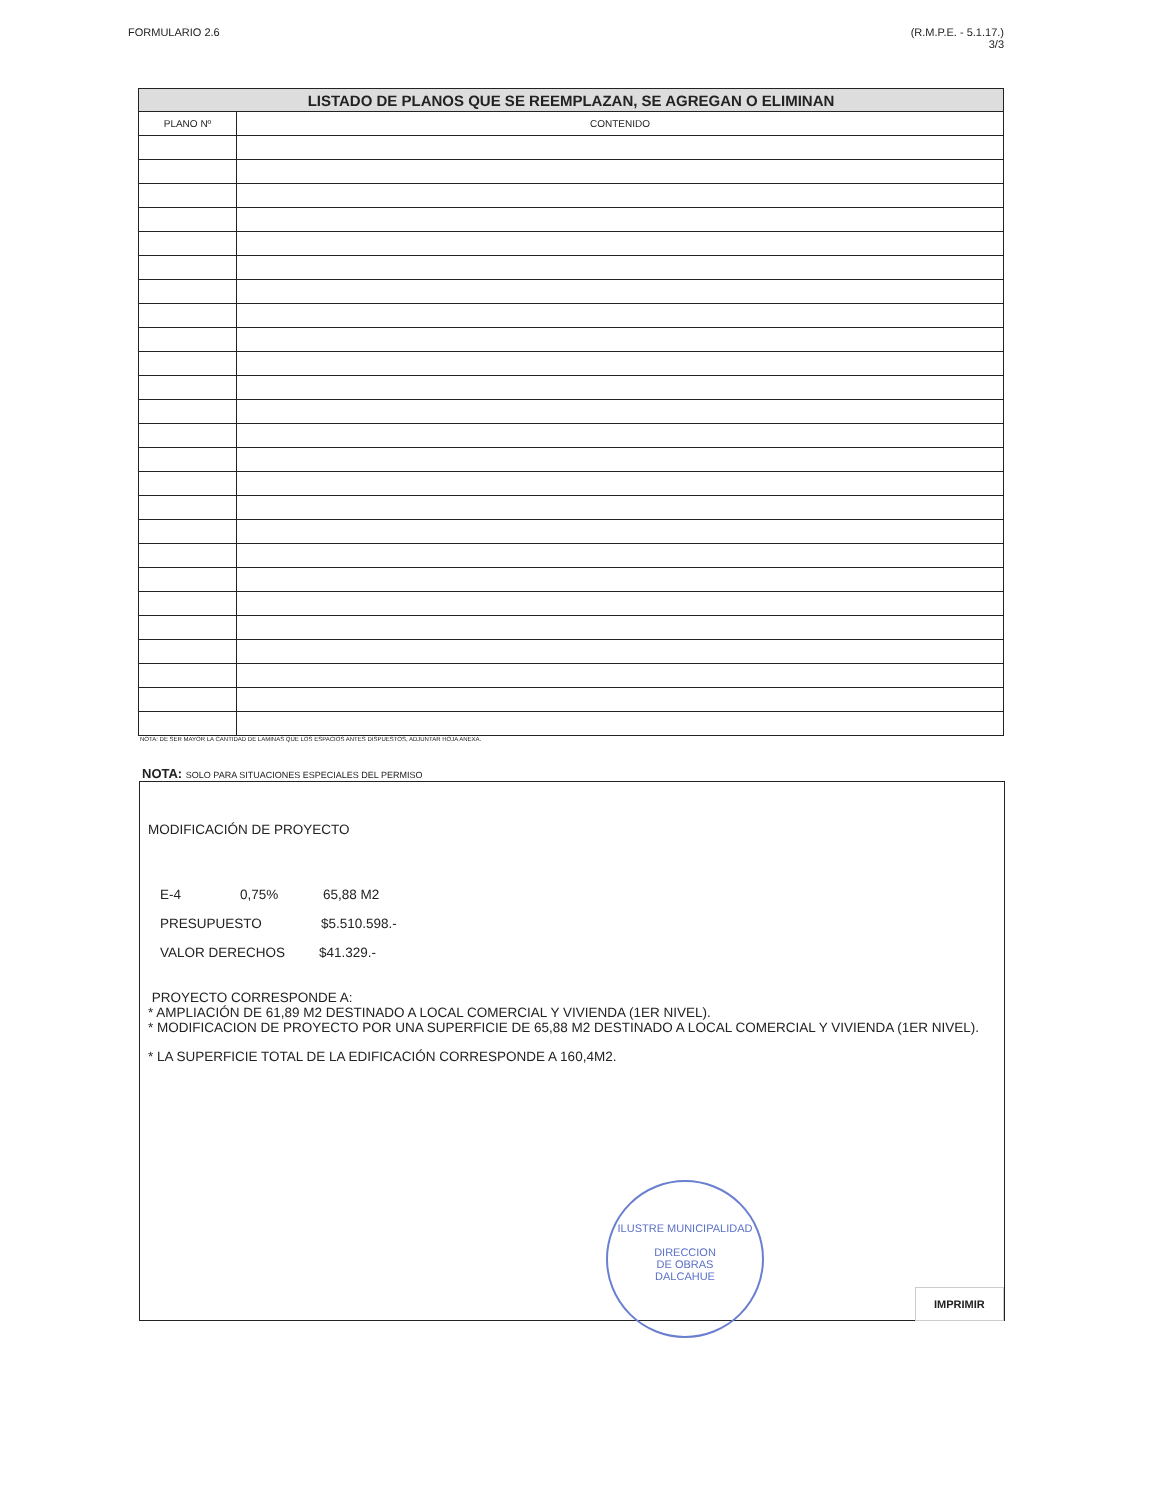FORMULARIO 2.6 (R.M.P.E. - 5.1.17.)
3/3
| LISTADO DE PLANOS QUE SE REEMPLAZAN, SE AGREGAN O ELIMINAN | |
| --- | --- |
| PLANO Nº | CONTENIDO |
NOTA: DE SER MAYOR LA CANTIDAD DE LAMINAS QUE LOS ESPACIOS ANTES DISPUESTOS, ADJUNTAR HOJA ANEXA.
NOTA: SOLO PARA SITUACIONES ESPECIALES DEL PERMISO
MODIFICACIÓN DE PROYECTO
E-4 0,75% 65,88 M2
PRESUPUESTO $5.510.598.-
VALOR DERECHOS $41.329.-
PROYECTO CORRESPONDE A:
* AMPLIACIÓN DE 61,89 M2 DESTINADO A LOCAL COMERCIAL Y VIVIENDA (1ER NIVEL).
* MODIFICACION DE PROYECTO POR UNA SUPERFICIE DE 65,88 M2 DESTINADO A LOCAL COMERCIAL Y VIVIENDA (1ER NIVEL).
* LA SUPERFICIE TOTAL DE LA EDIFICACIÓN CORRESPONDE A 160,4M2.
ILUSTRE MUNICIPALIDAD
DIRECCION
DE OBRAS
DALCAHUE
IMPRIMIR